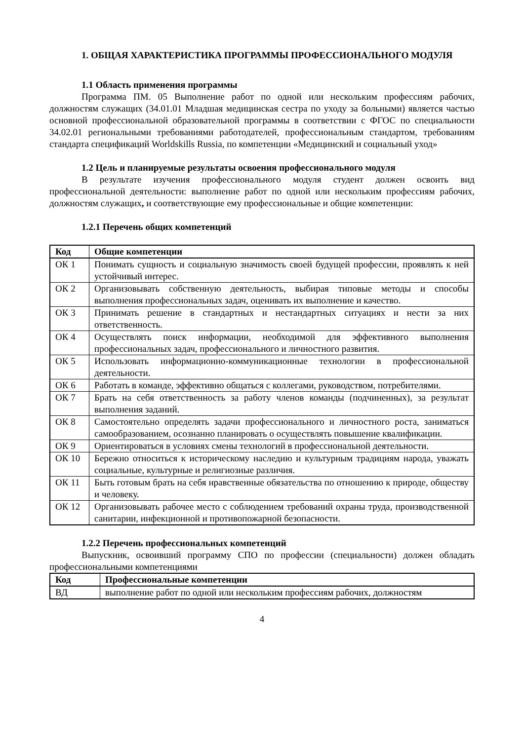1. ОБЩАЯ ХАРАКТЕРИСТИКА ПРОГРАММЫ ПРОФЕССИОНАЛЬНОГО МОДУЛЯ
1.1 Область применения программы
Программа ПМ. 05 Выполнение работ по одной или нескольким профессиям рабочих, должностям служащих (34.01.01 Младшая медицинская сестра по уходу за больными) является частью основной профессиональной образовательной программы в соответствии с ФГОС по специальности 34.02.01 региональными требованиями работодателей, профессиональным стандартом, требованиям стандарта спецификаций Worldskills Russia, по компетенции «Медицинский и социальный уход»
1.2 Цель и планируемые результаты освоения профессионального модуля
В результате изучения профессионального модуля студент должен освоить вид профессиональной деятельности: выполнение работ по одной или нескольким профессиям рабочих, должностям служащих, и соответствующие ему профессиональные и общие компетенции:
1.2.1 Перечень общих компетенций
| Код | Общие компетенции |
| --- | --- |
| ОК 1 | Понимать сущность и социальную значимость своей будущей профессии, проявлять к ней устойчивый интерес. |
| ОК 2 | Организовывать собственную деятельность, выбирая типовые методы и способы выполнения профессиональных задач, оценивать их выполнение и качество. |
| ОК 3 | Принимать решение в стандартных и нестандартных ситуациях и нести за них ответственность. |
| ОК 4 | Осуществлять поиск информации, необходимой для эффективного выполнения профессиональных задач, профессионального и личностного развития. |
| ОК 5 | Использовать информационно-коммуникационные технологии в профессиональной деятельности. |
| ОК 6 | Работать в команде, эффективно общаться с коллегами, руководством, потребителями. |
| ОК 7 | Брать на себя ответственность за работу членов команды (подчиненных), за результат выполнения заданий. |
| ОК 8 | Самостоятельно определять задачи профессионального и личностного роста, заниматься самообразованием, осознанно планировать о осуществлять повышение квалификации. |
| ОК 9 | Ориентироваться в условиях смены технологий в профессиональной деятельности. |
| ОК 10 | Бережно относиться к историческому наследию и культурным традициям народа, уважать социальные, культурные и религиозные различия. |
| ОК 11 | Быть готовым брать на себя нравственные обязательства по отношению к природе, обществу и человеку. |
| ОК 12 | Организовывать рабочее место с соблюдением требований охраны труда, производственной санитарии, инфекционной и противопожарной безопасности. |
1.2.2 Перечень профессиональных компетенций
Выпускник, освоивший программу СПО по профессии (специальности) должен обладать профессиональными компетенциями
| Код | Профессиональные компетенции |
| --- | --- |
| ВД | выполнение работ по одной или нескольким профессиям рабочих, должностям |
4